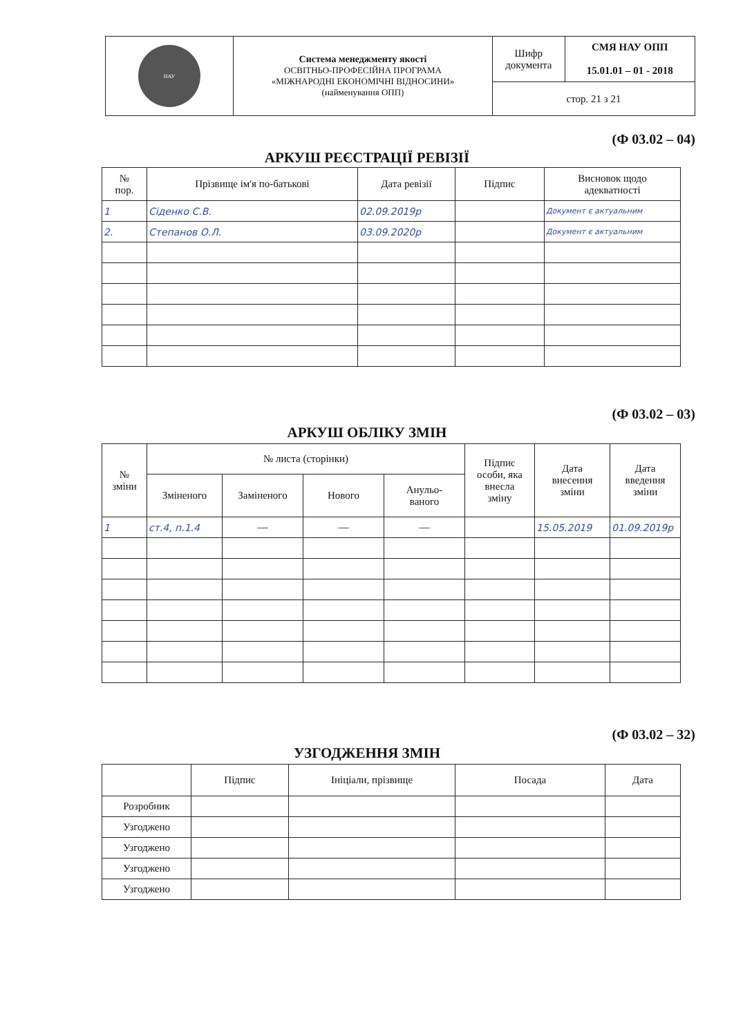| НАУ | Система менеджменту якості ОСВІТНЬО-ПРОФЕСІЙНА ПРОГРАМА «МІЖНАРОДНІ ЕКОНОМІЧНІ ВІДНОСИНИ» (найменування ОПП) | Шифр документа | СМЯ НАУ ОПП 15.01.01 – 01 - 2018 |
| | | стор. 21 з 21 | |
(Ф 03.02 – 04)
АРКУШ РЕЄСТРАЦІЇ РЕВІЗІЇ
| № пор. | Прізвище ім'я по-батькові | Дата ревізії | Підпис | Висновок щодо адекватності |
| --- | --- | --- | --- | --- |
| 1 | Сіденко С.В. | 02.09.2019р | | Документ є актуальним |
| 2. | Степанов О.Л. | 03.09.2020р | | Документ є актуальним |
(Ф 03.02 – 03)
АРКУШ ОБЛІКУ ЗМІН
| № зміни | № листа (сторінки) | | | | Підпис особи, яка внесла зміну | Дата внесення зміни | Дата введення зміни |
| --- | --- | --- | --- | --- | --- | --- | --- |
| | Зміненого | Заміненого | Нового | Анульо- ваного | | | |
| 1 | ст.4, п.1.4 | — | — | — | | 15.05.2019 | 01.09.2019р |
(Ф 03.02 – 32)
УЗГОДЖЕННЯ ЗМІН
| | Підпис | Ініціали, прізвище | Посада | Дата |
| --- | --- | --- | --- | --- |
| Розробник | | | | |
| Узгоджено | | | | |
| Узгоджено | | | | |
| Узгоджено | | | | |
| Узгоджено | | | | |